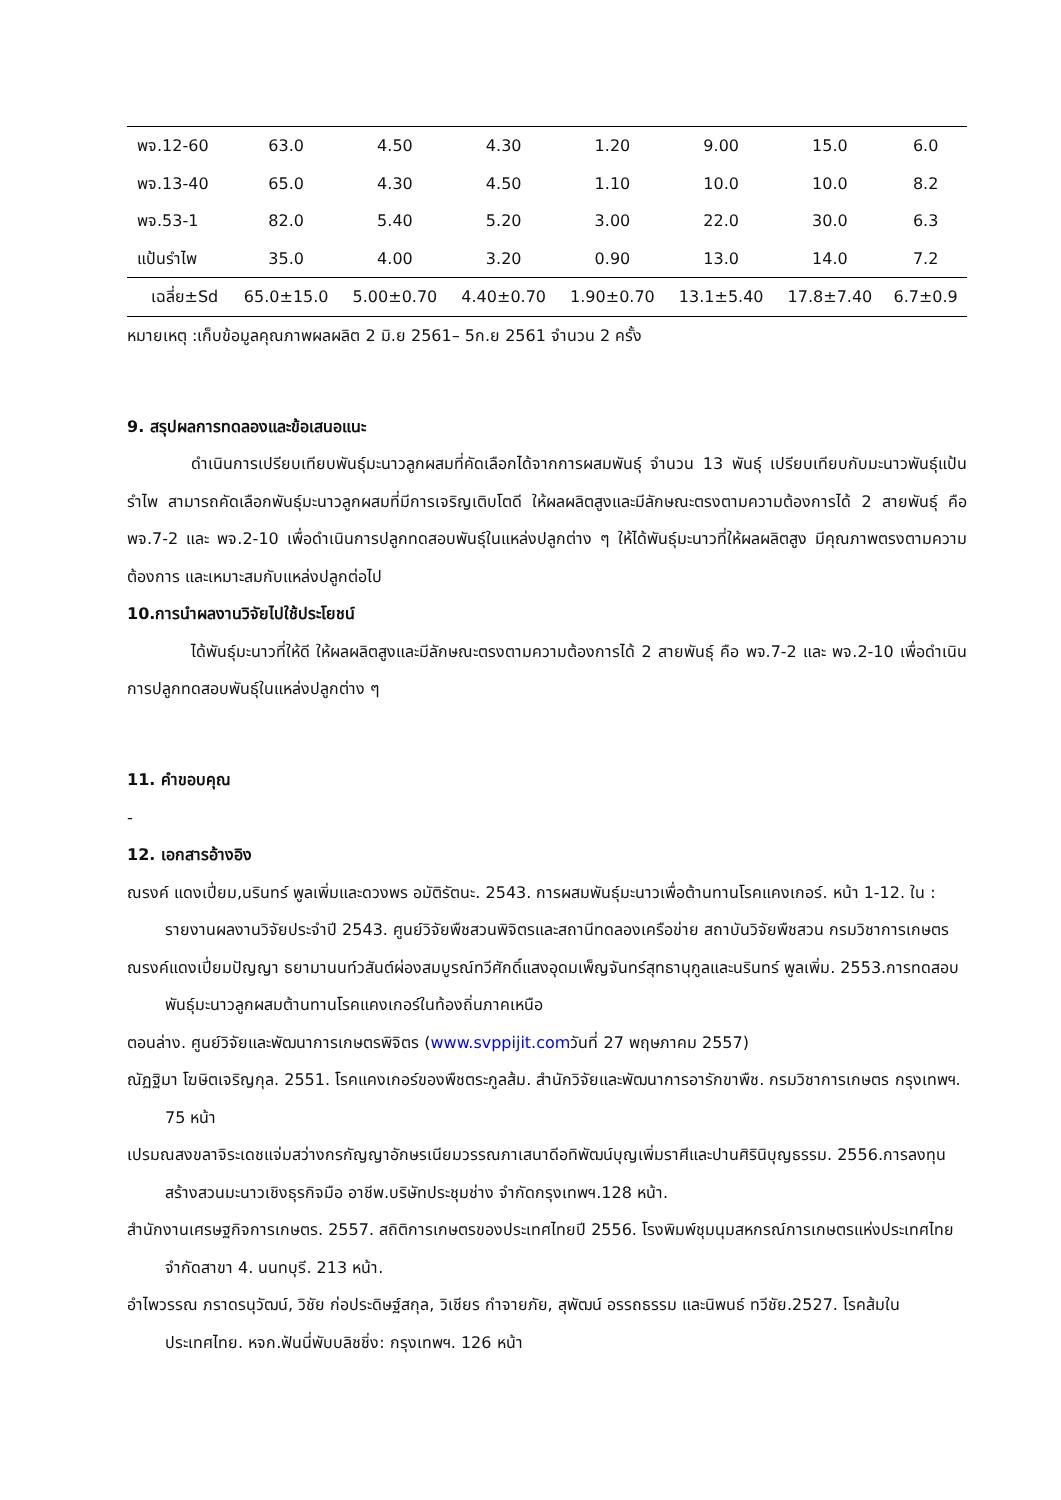| พจ.12-60 | 63.0 | 4.50 | 4.30 | 1.20 | 9.00 | 15.0 | 6.0 |
| พจ.13-40 | 65.0 | 4.30 | 4.50 | 1.10 | 10.0 | 10.0 | 8.2 |
| พจ.53-1 | 82.0 | 5.40 | 5.20 | 3.00 | 22.0 | 30.0 | 6.3 |
| แป้นรำไพ | 35.0 | 4.00 | 3.20 | 0.90 | 13.0 | 14.0 | 7.2 |
| เฉลี่ย±Sd | 65.0±15.0 | 5.00±0.70 | 4.40±0.70 | 1.90±0.70 | 13.1±5.40 | 17.8±7.40 | 6.7±0.9 |
หมายเหตุ :เก็บข้อมูลคุณภาพผลผลิต 2 มิ.ย 2561– 5ก.ย 2561 จำนวน 2 ครั้ง
9. สรุปผลการทดลองและข้อเสนอแนะ
ดำเนินการเปรียบเทียบพันธุ์มะนาวลูกผสมที่คัดเลือกได้จากการผสมพันธุ์ จำนวน 13 พันธุ์ เปรียบเทียบกับมะนาวพันธุ์แป้นรำไพ สามารถคัดเลือกพันธุ์มะนาวลูกผสมที่มีการเจริญเติบโตดี ให้ผลผลิตสูงและมีลักษณะตรงตามความต้องการได้ 2 สายพันธุ์ คือ พจ.7-2 และ พจ.2-10 เพื่อดำเนินการปลูกทดสอบพันธุ์ในแหล่งปลูกต่าง ๆ ให้ได้พันธุ์มะนาวที่ให้ผลผลิตสูง มีคุณภาพตรงตามความต้องการ และเหมาะสมกับแหล่งปลูกต่อไป
10.การนำผลงานวิจัยไปใช้ประโยชน์
ได้พันธุ์มะนาวที่ให้ดี ให้ผลผลิตสูงและมีลักษณะตรงตามความต้องการได้ 2 สายพันธุ์ คือ พจ.7-2 และ พจ.2-10 เพื่อดำเนินการปลูกทดสอบพันธุ์ในแหล่งปลูกต่าง ๆ
11. คำขอบคุณ
-
12. เอกสารอ้างอิง
ณรงค์ แดงเปี่ยม,นรินทร์ พูลเพิ่มและดวงพร อมัติรัตนะ. 2543. การผสมพันธุ์มะนาวเพื่อต้านทานโรคแคงเกอร์. หน้า 1-12. ใน : รายงานผลงานวิจัยประจำปี 2543. ศูนย์วิจัยพืชสวนพิจิตรและสถานีทดลองเครือข่าย สถาบันวิจัยพืชสวน กรมวิชาการเกษตร
ณรงค์แดงเปี่ยมปัญญา ธยามานนท์วสันต์ผ่องสมบูรณ์ทวีศักดิ์แสงอุดมเพ็ญจันทร์สุทธานุกูลและนรินทร์ พูลเพิ่ม. 2553.การทดสอบพันธุ์มะนาวลูกผสมต้านทานโรคแคงเกอร์ในท้องถิ่นภาคเหนือ
ตอนล่าง. ศูนย์วิจัยและพัฒนาการเกษตรพิจิตร (www.svppijit.comวันที่ 27 พฤษภาคม 2557)
ณัฏฐิมา โฆษิตเจริญกุล. 2551. โรคแคงเกอร์ของพืชตระกูลส้ม. สำนักวิจัยและพัฒนาการอารักขาพืช. กรมวิชาการเกษตร กรุงเทพฯ. 75 หน้า
เปรมณสงขลาจิระเดชแจ่มสว่างกรกัญญาอักษรเนียมวรรณภาเสนาดีอทิพัฒน์บุญเพิ่มราศีและปานศิรินิบุญธรรม. 2556.การลงทุนสร้างสวนมะนาวเชิงธุรกิจมือ อาชีพ.บริษัทประชุมช่าง จำกัดกรุงเทพฯ.128 หน้า.
สำนักงานเศรษฐกิจการเกษตร. 2557. สถิติการเกษตรของประเทศไทยปี 2556. โรงพิมพ์ชุมนุมสหกรณ์การเกษตรแห่งประเทศไทย จำกัดสาขา 4. นนทบุรี. 213 หน้า.
อำไพวรรณ ภราดรนุวัฒน์, วิชัย ก่อประดิษฐ์สกุล, วิเชียร กำจายภัย, สุพัฒน์ อรรถธรรม และนิพนธ์ ทวีชัย.2527. โรคส้มในประเทศไทย. หจก.ฟันนี่พับบลิชชิ่ง: กรุงเทพฯ. 126 หน้า